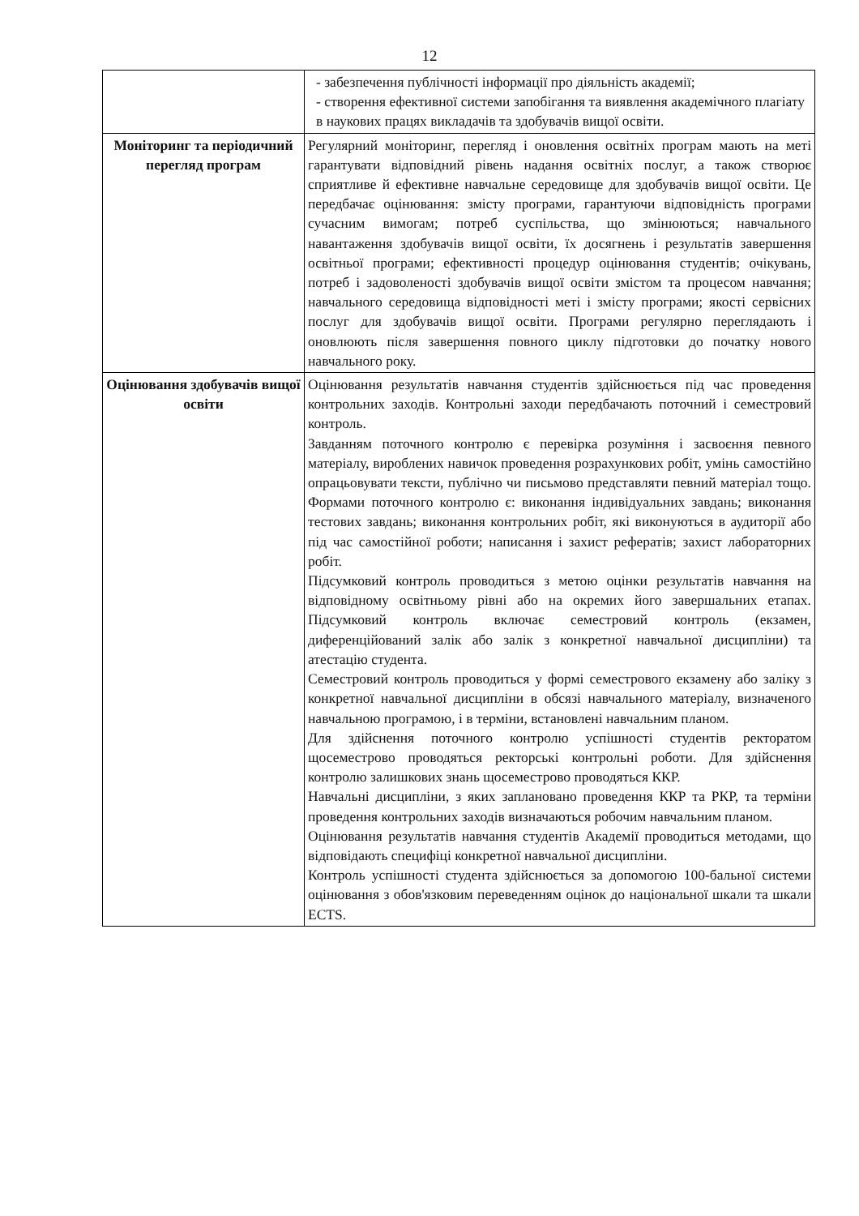12
| | - забезпечення публічності інформації про діяльність академії; - створення ефективної системи запобігання та виявлення академічного плагіату в наукових працях викладачів та здобувачів вищої освіти. |
| Моніторинг та періодичний перегляд програм | Регулярний моніторинг, перегляд і оновлення освітніх програм мають на меті гарантувати відповідний рівень надання освітніх послуг, а також створює сприятливе й ефективне навчальне середовище для здобувачів вищої освіти. Це передбачає оцінювання: змісту програми, гарантуючи відповідність програми сучасним вимогам; потреб суспільства, що змінюються; навчального навантаження здобувачів вищої освіти, їх досягнень і результатів завершення освітньої програми; ефективності процедур оцінювання студентів; очікувань, потреб і задоволеності здобувачів вищої освіти змістом та процесом навчання; навчального середовища відповідності меті і змісту програми; якості сервісних послуг для здобувачів вищої освіти. Програми регулярно переглядають і оновлюють після завершення повного циклу підготовки до початку нового навчального року. |
| Оцінювання здобувачів вищої освіти | Оцінювання результатів навчання студентів здійснюється під час проведення контрольних заходів. Контрольні заходи передбачають поточний і семестровий контроль. Завданням поточного контролю є перевірка розуміння і засвоєння певного матеріалу, вироблених навичок проведення розрахункових робіт, умінь самостійно опрацьовувати тексти, публічно чи письмово представляти певний матеріал тощо. Формами поточного контролю є: виконання індивідуальних завдань; виконання тестових завдань; виконання контрольних робіт, які виконуються в аудиторії або під час самостійної роботи; написання і захист рефератів; захист лабораторних робіт. Підсумковий контроль проводиться з метою оцінки результатів навчання на відповідному освітньому рівні або на окремих його завершальних етапах. Підсумковий контроль включає семестровий контроль (екзамен, диференційований залік або залік з конкретної навчальної дисципліни) та атестацію студента. Семестровий контроль проводиться у формі семестрового екзамену або заліку з конкретної навчальної дисципліни в обсязі навчального матеріалу, визначеного навчальною програмою, і в терміни, встановлені навчальним планом. Для здійснення поточного контролю успішності студентів ректоратом щосеместрово проводяться ректорські контрольні роботи. Для здійснення контролю залишкових знань щосеместрово проводяться ККР. Навчальні дисципліни, з яких заплановано проведення ККР та РКР, та терміни проведення контрольних заходів визначаються робочим навчальним планом. Оцінювання результатів навчання студентів Академії проводиться методами, що відповідають специфіці конкретної навчальної дисципліни. Контроль успішності студента здійснюється за допомогою 100-бальної системи оцінювання з обов'язковим переведенням оцінок до національної шкали та шкали ECTS. |